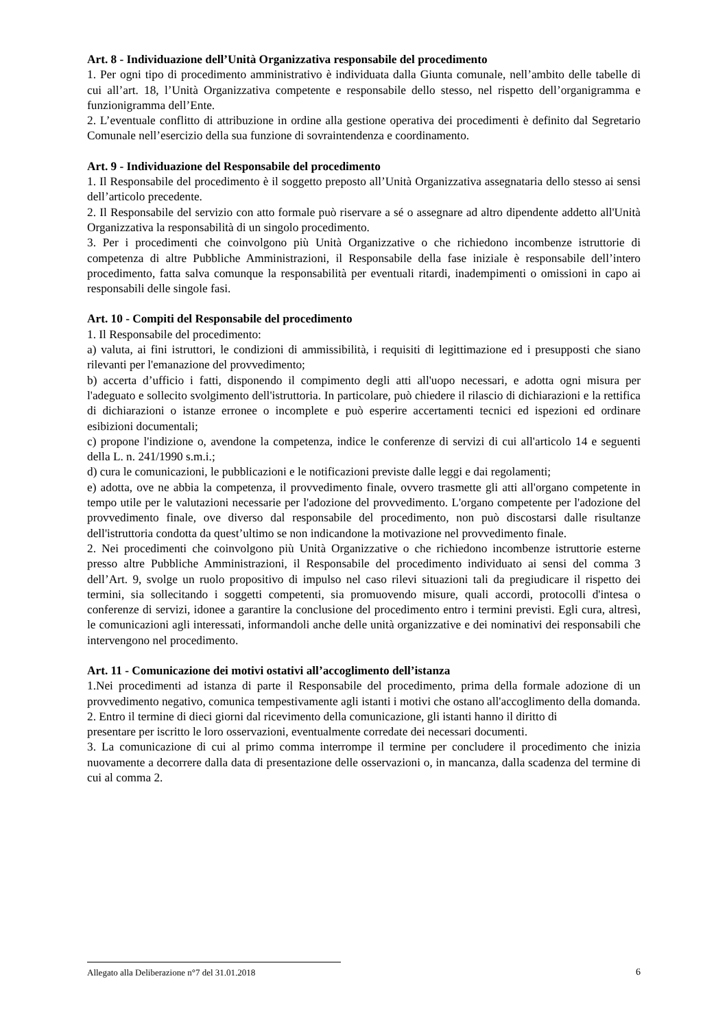Art. 8 - Individuazione dell’Unità Organizzativa responsabile del procedimento
1. Per ogni tipo di procedimento amministrativo è individuata dalla Giunta comunale, nell’ambito delle tabelle di cui all’art. 18, l’Unità Organizzativa competente e responsabile dello stesso, nel rispetto dell’organigramma e funzionigramma dell’Ente.
2. L’eventuale conflitto di attribuzione in ordine alla gestione operativa dei procedimenti è definito dal Segretario Comunale nell’esercizio della sua funzione di sovraintendenza e coordinamento.
Art. 9 - Individuazione del Responsabile del procedimento
1. Il Responsabile del procedimento è il soggetto preposto all’Unità Organizzativa assegnataria dello stesso ai sensi dell’articolo precedente.
2. Il Responsabile del servizio con atto formale può riservare a sé o assegnare ad altro dipendente addetto all'Unità Organizzativa la responsabilità di un singolo procedimento.
3. Per i procedimenti che coinvolgono più Unità Organizzative o che richiedono incombenze istruttorie di competenza di altre Pubbliche Amministrazioni, il Responsabile della fase iniziale è responsabile dell’intero procedimento, fatta salva comunque la responsabilità per eventuali ritardi, inadempimenti o omissioni in capo ai responsabili delle singole fasi.
Art. 10 - Compiti del Responsabile del procedimento
1. Il Responsabile del procedimento:
a) valuta, ai fini istruttori, le condizioni di ammissibilità, i requisiti di legittimazione ed i presupposti che siano rilevanti per l'emanazione del provvedimento;
b) accerta d’ufficio i fatti, disponendo il compimento degli atti all'uopo necessari, e adotta ogni misura per l'adeguato e sollecito svolgimento dell'istruttoria. In particolare, può chiedere il rilascio di dichiarazioni e la rettifica di dichiarazioni o istanze erronee o incomplete e può esperire accertamenti tecnici ed ispezioni ed ordinare esibizioni documentali;
c) propone l'indizione o, avendone la competenza, indice le conferenze di servizi di cui all'articolo 14 e seguenti della L. n. 241/1990 s.m.i.;
d) cura le comunicazioni, le pubblicazioni e le notificazioni previste dalle leggi e dai regolamenti;
e) adotta, ove ne abbia la competenza, il provvedimento finale, ovvero trasmette gli atti all'organo competente in tempo utile per le valutazioni necessarie per l'adozione del provvedimento. L'organo competente per l'adozione del provvedimento finale, ove diverso dal responsabile del procedimento, non può discostarsi dalle risultanze dell'istruttoria condotta da quest’ultimo se non indicandone la motivazione nel provvedimento finale.
2. Nei procedimenti che coinvolgono più Unità Organizzative o che richiedono incombenze istruttorie esterne presso altre Pubbliche Amministrazioni, il Responsabile del procedimento individuato ai sensi del comma 3 dell’Art. 9, svolge un ruolo propositivo di impulso nel caso rilevi situazioni tali da pregiudicare il rispetto dei termini, sia sollecitando i soggetti competenti, sia promuovendo misure, quali accordi, protocolli d'intesa o conferenze di servizi, idonee a garantire la conclusione del procedimento entro i termini previsti. Egli cura, altresì, le comunicazioni agli interessati, informandoli anche delle unità organizzative e dei nominativi dei responsabili che intervengono nel procedimento.
Art. 11 - Comunicazione dei motivi ostativi all’accoglimento dell’istanza
1.Nei procedimenti ad istanza di parte il Responsabile del procedimento, prima della formale adozione di un provvedimento negativo, comunica tempestivamente agli istanti i motivi che ostano all'accoglimento della domanda.
2. Entro il termine di dieci giorni dal ricevimento della comunicazione, gli istanti hanno il diritto di
presentare per iscritto le loro osservazioni, eventualmente corredate dei necessari documenti.
3. La comunicazione di cui al primo comma interrompe il termine per concludere il procedimento che inizia nuovamente a decorrere dalla data di presentazione delle osservazioni o, in mancanza, dalla scadenza del termine di cui al comma 2.
Allegato alla Deliberazione n°7 del 31.01.2018 6